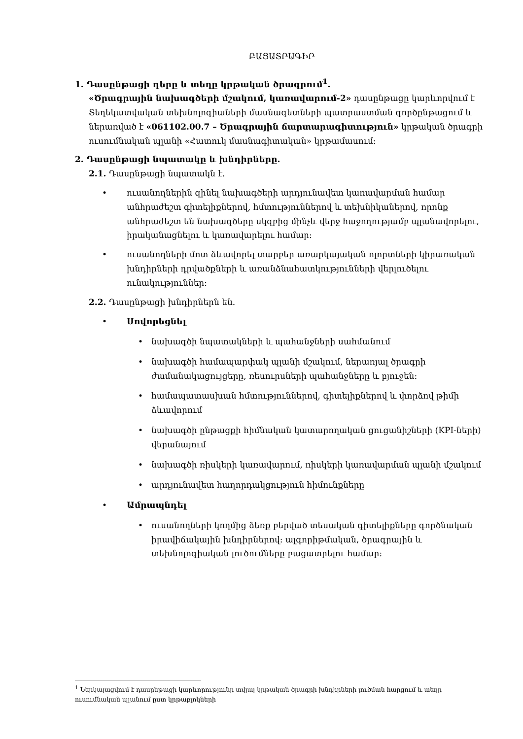ԲԱՑԱՏՐԱԳԻՐ
1. Դասընթացի դերը և տեղը կրթական ծրագրում<sup>1</sup>.
«Ծրագրային նախագծերի մշակում, կառավարում-2» դասընթացը կարևորվում է Տեղեկատվական տեխնոլոգիաների մասնագետների պատրաստման գործընթացում և ներառված է «061102.00.7 – Ծրագրային ճարտարագիտություն» կրթական ծրագրի ուսումնական պլանի «Հատուկ մասնագիտական» կրթամասում:
2. Դասընթացի նպատակը և խնդիրները.
2.1. Դասընթացի նպատակն է.
• ուսանողներին զինել նախագծերի արդյունավետ կառավարման համար անհրաժեշտ գիտելիքներով, հմտություններով և տեխնիկաներով, որոնք անհրաժեշտ են նախագծերը սկզբից մինչև վերջ հաջողությամբ պլանավորելու, իրականացնելու և կառավարելու համար:
• ուսանողների մոտ ձևավորել տարբեր առարկայական ոլորտների կիրառական խնդիրների դրվածքների և առանձնահատկությունների վերլուծելու ունակություններ:
2.2. Դասընթացի խնդիրներն են.
• Սովորեցնել
• նախագծի նպատակների և պահանջների սահմանում
• նախագծի համապարփակ պլանի մշակում, ներառյալ ծրագրի ժամանակացույցերը, ռեսուրսների պահանջները և բյուջեն:
• համապատասխան հմտություններով, գիտելիքներով և փորձով թիմի ձևավորում
• նախագծի ընթացքի հիմնական կատարողական ցուցանիշների (KPI-ների) վերանայում
• նախագծի ռիսկերի կառավարում, ռիսկերի կառավարման պլանի մշակում
• արդյունավետ հաղորդակցություն հիմունքները
• Ամրապնդել
• ուսանողների կողմից ձեռք բերված տեսական գիտելիքները գործնական իրավիճակային խնդիրներով: ալգորիթմական, ծրագրային և տեխնոլոգիական լուծումները բացատրելու համար:
<sup>1</sup> Ներկայացվում է դասընթացի կարևորությունը տվյալ կրթական ծրագրի խնդիրների լուծման հարցում և տեղը ուսումնական պլանում ըստ կրթաբլոկների